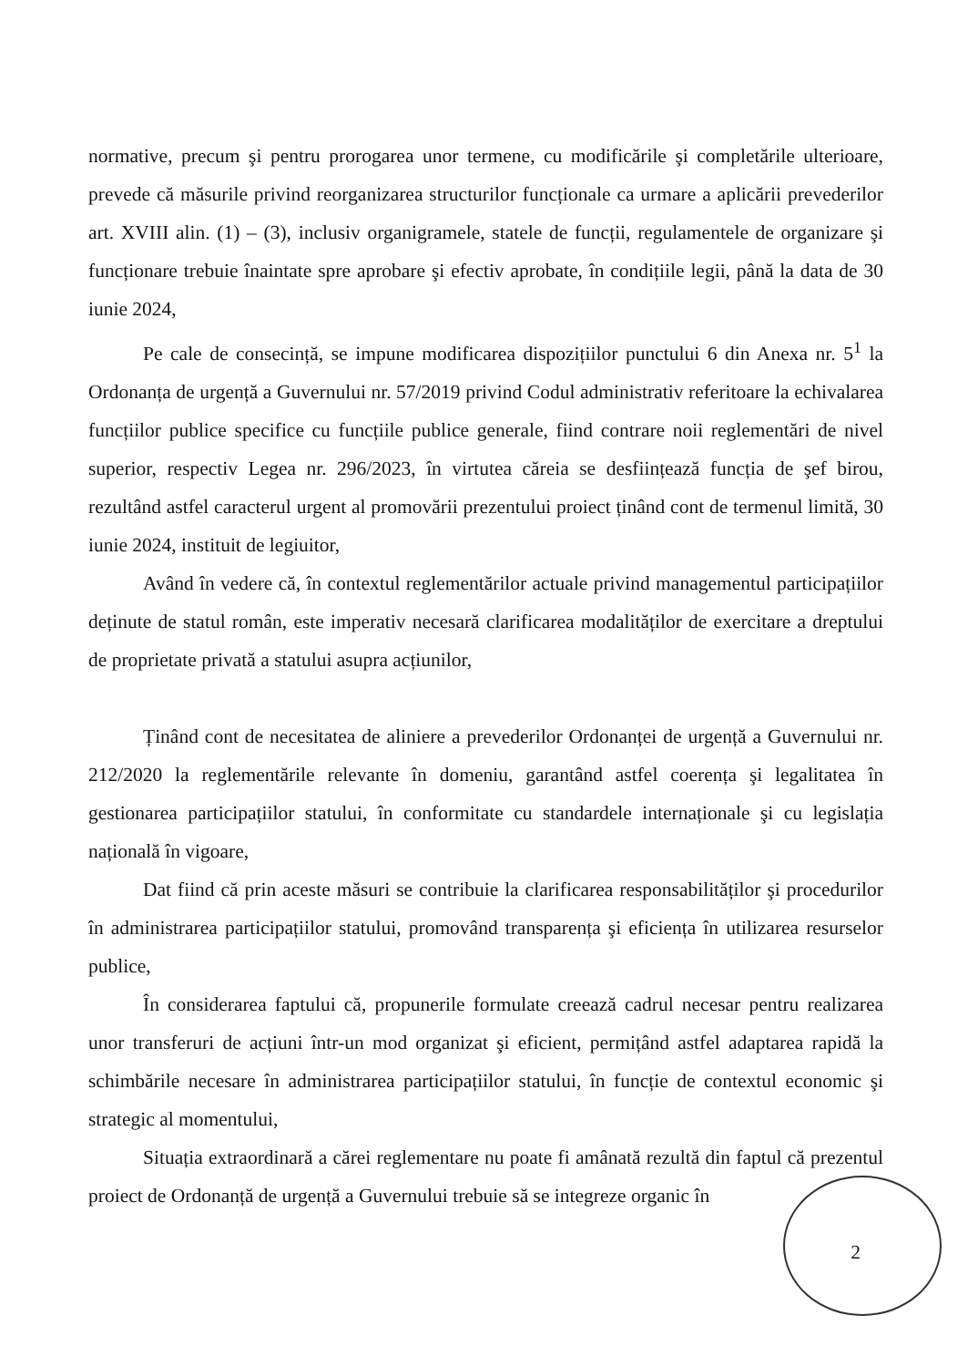normative, precum şi pentru prorogarea unor termene, cu modificările şi completările ulterioare, prevede că măsurile privind reorganizarea structurilor funcționale ca urmare a aplicării prevederilor art. XVIII alin. (1) – (3), inclusiv organigramele, statele de funcții, regulamentele de organizare şi funcționare trebuie înaintate spre aprobare şi efectiv aprobate, în condițiile legii, până la data de 30 iunie 2024,
Pe cale de consecință, se impune modificarea dispozițiilor punctului 6 din Anexa nr. 5<sup>1</sup> la Ordonanța de urgență a Guvernului nr. 57/2019 privind Codul administrativ referitoare la echivalarea funcțiilor publice specifice cu funcțiile publice generale, fiind contrare noii reglementări de nivel superior, respectiv Legea nr. 296/2023, în virtutea căreia se desființează funcția de şef birou, rezultând astfel caracterul urgent al promovării prezentului proiect ținând cont de termenul limită, 30 iunie 2024, instituit de legiuitor,
Având în vedere că, în contextul reglementărilor actuale privind managementul participațiilor deținute de statul român, este imperativ necesară clarificarea modalităților de exercitare a dreptului de proprietate privată a statului asupra acțiunilor,
Ținând cont de necesitatea de aliniere a prevederilor Ordonanței de urgență a Guvernului nr. 212/2020 la reglementările relevante în domeniu, garantând astfel coerența şi legalitatea în gestionarea participațiilor statului, în conformitate cu standardele internaționale şi cu legislația națională în vigoare,
Dat fiind că prin aceste măsuri se contribuie la clarificarea responsabilităților şi procedurilor în administrarea participațiilor statului, promovând transparența şi eficiența în utilizarea resurselor publice,
În considerarea faptului că, propunerile formulate creează cadrul necesar pentru realizarea unor transferuri de acțiuni într-un mod organizat şi eficient, permițând astfel adaptarea rapidă la schimbările necesare în administrarea participațiilor statului, în funcție de contextul economic şi strategic al momentului,
Situația extraordinară a cărei reglementare nu poate fi amânată rezultă din faptul că prezentul proiect de Ordonanță de urgență a Guvernului trebuie să se integreze organic în
2